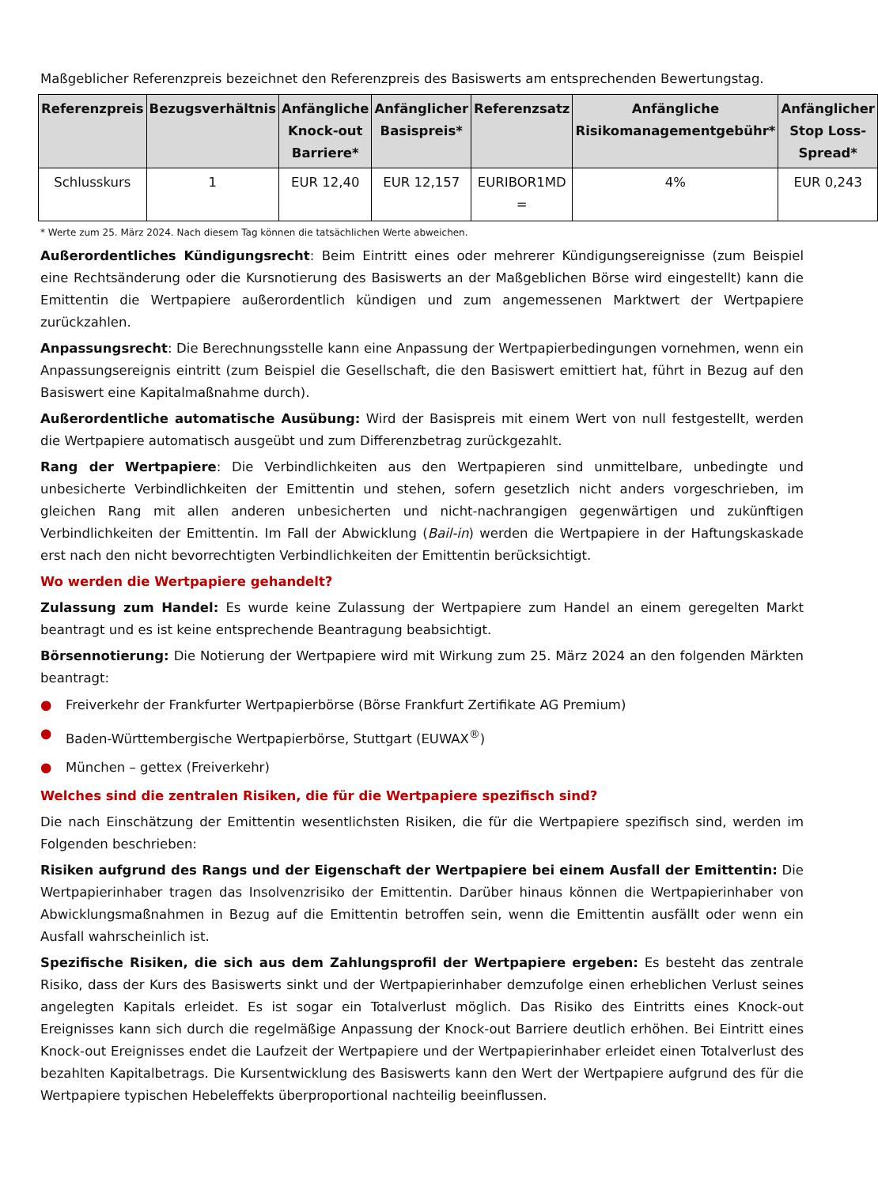Maßgeblicher Referenzpreis bezeichnet den Referenzpreis des Basiswerts am entsprechenden Bewertungstag.
| Referenzpreis | Bezugsverhältnis | Anfängliche Knock-out Barriere* | Anfänglicher Basispreis* | Referenzsatz | Anfängliche Risikomanagementgebühr* | Anfänglicher Stop Loss-Spread* |
| --- | --- | --- | --- | --- | --- | --- |
| Schlusskurs | 1 | EUR 12,40 | EUR 12,157 | EURIBOR1MD = | 4% | EUR 0,243 |
* Werte zum 25. März 2024. Nach diesem Tag können die tatsächlichen Werte abweichen.
Außerordentliches Kündigungsrecht: Beim Eintritt eines oder mehrerer Kündigungsereignisse (zum Beispiel eine Rechtsänderung oder die Kursnotierung des Basiswerts an der Maßgeblichen Börse wird eingestellt) kann die Emittentin die Wertpapiere außerordentlich kündigen und zum angemessenen Marktwert der Wertpapiere zurückzahlen.
Anpassungsrecht: Die Berechnungsstelle kann eine Anpassung der Wertpapierbedingungen vornehmen, wenn ein Anpassungsereignis eintritt (zum Beispiel die Gesellschaft, die den Basiswert emittiert hat, führt in Bezug auf den Basiswert eine Kapitalmaßnahme durch).
Außerordentliche automatische Ausübung: Wird der Basispreis mit einem Wert von null festgestellt, werden die Wertpapiere automatisch ausgeübt und zum Differenzbetrag zurückgezahlt.
Rang der Wertpapiere: Die Verbindlichkeiten aus den Wertpapieren sind unmittelbare, unbedingte und unbesicherte Verbindlichkeiten der Emittentin und stehen, sofern gesetzlich nicht anders vorgeschrieben, im gleichen Rang mit allen anderen unbesicherten und nicht-nachrangigen gegenwärtigen und zukünftigen Verbindlichkeiten der Emittentin. Im Fall der Abwicklung (Bail-in) werden die Wertpapiere in der Haftungskaskade erst nach den nicht bevorrechtigten Verbindlichkeiten der Emittentin berücksichtigt.
Wo werden die Wertpapiere gehandelt?
Zulassung zum Handel: Es wurde keine Zulassung der Wertpapiere zum Handel an einem geregelten Markt beantragt und es ist keine entsprechende Beantragung beabsichtigt.
Börsennotierung: Die Notierung der Wertpapiere wird mit Wirkung zum 25. März 2024 an den folgenden Märkten beantragt:
● Freiverkehr der Frankfurter Wertpapierbörse (Börse Frankfurt Zertifikate AG Premium)
● Baden-Württembergische Wertpapierbörse, Stuttgart (EUWAX<sup>®</sup>)
● München – gettex (Freiverkehr)
Welches sind die zentralen Risiken, die für die Wertpapiere spezifisch sind?
Die nach Einschätzung der Emittentin wesentlichsten Risiken, die für die Wertpapiere spezifisch sind, werden im Folgenden beschrieben:
Risiken aufgrund des Rangs und der Eigenschaft der Wertpapiere bei einem Ausfall der Emittentin: Die Wertpapierinhaber tragen das Insolvenzrisiko der Emittentin. Darüber hinaus können die Wertpapierinhaber von Abwicklungsmaßnahmen in Bezug auf die Emittentin betroffen sein, wenn die Emittentin ausfällt oder wenn ein Ausfall wahrscheinlich ist.
Spezifische Risiken, die sich aus dem Zahlungsprofil der Wertpapiere ergeben: Es besteht das zentrale Risiko, dass der Kurs des Basiswerts sinkt und der Wertpapierinhaber demzufolge einen erheblichen Verlust seines angelegten Kapitals erleidet. Es ist sogar ein Totalverlust möglich. Das Risiko des Eintritts eines Knock-out Ereignisses kann sich durch die regelmäßige Anpassung der Knock-out Barriere deutlich erhöhen. Bei Eintritt eines Knock-out Ereignisses endet die Laufzeit der Wertpapiere und der Wertpapierinhaber erleidet einen Totalverlust des bezahlten Kapitalbetrags. Die Kursentwicklung des Basiswerts kann den Wert der Wertpapiere aufgrund des für die Wertpapiere typischen Hebeleffekts überproportional nachteilig beeinflussen.